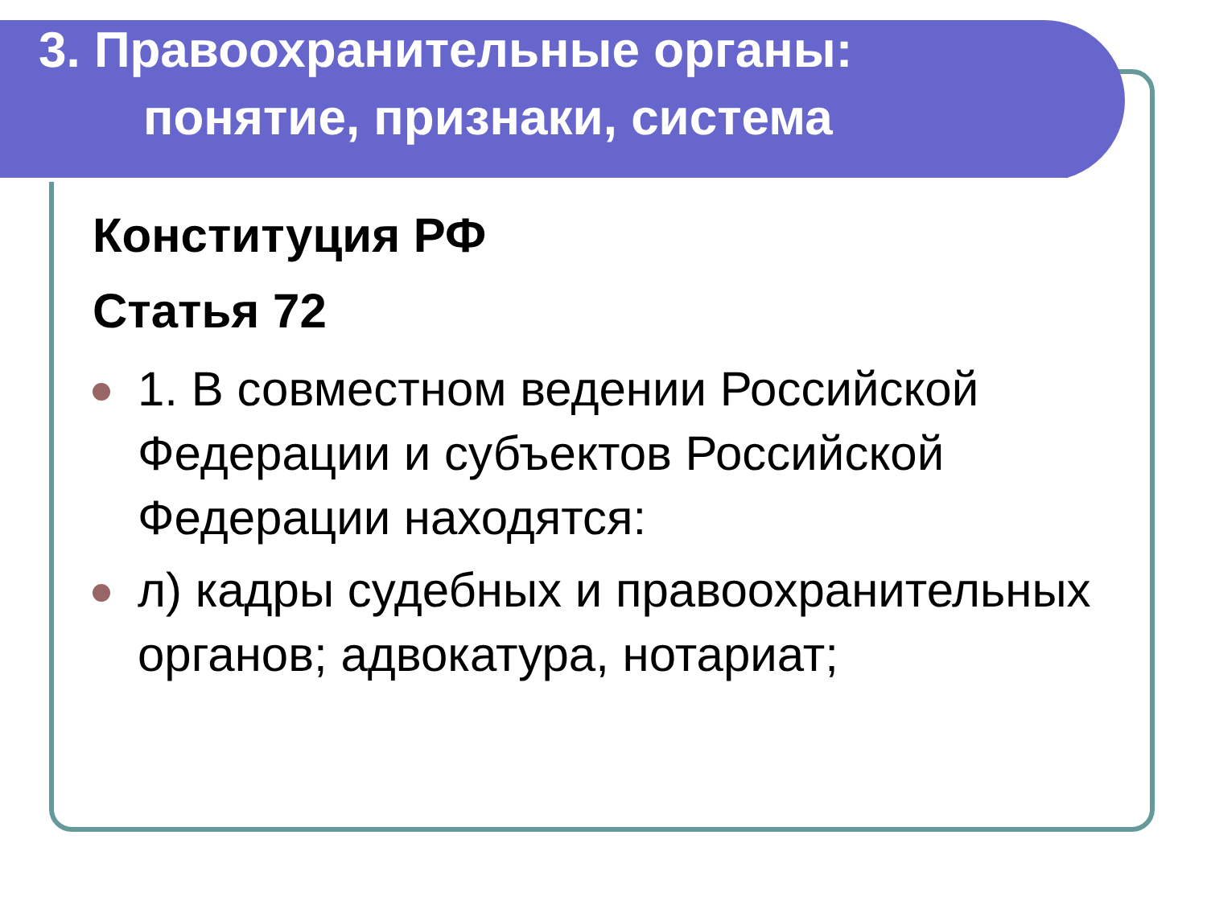3. Правоохранительные органы:
понятие, признаки, система
Конституция РФ
Статья 72
1. В совместном ведении Российской Федерации и субъектов Российской Федерации находятся:
л) кадры судебных и правоохранительных органов; адвокатура, нотариат;